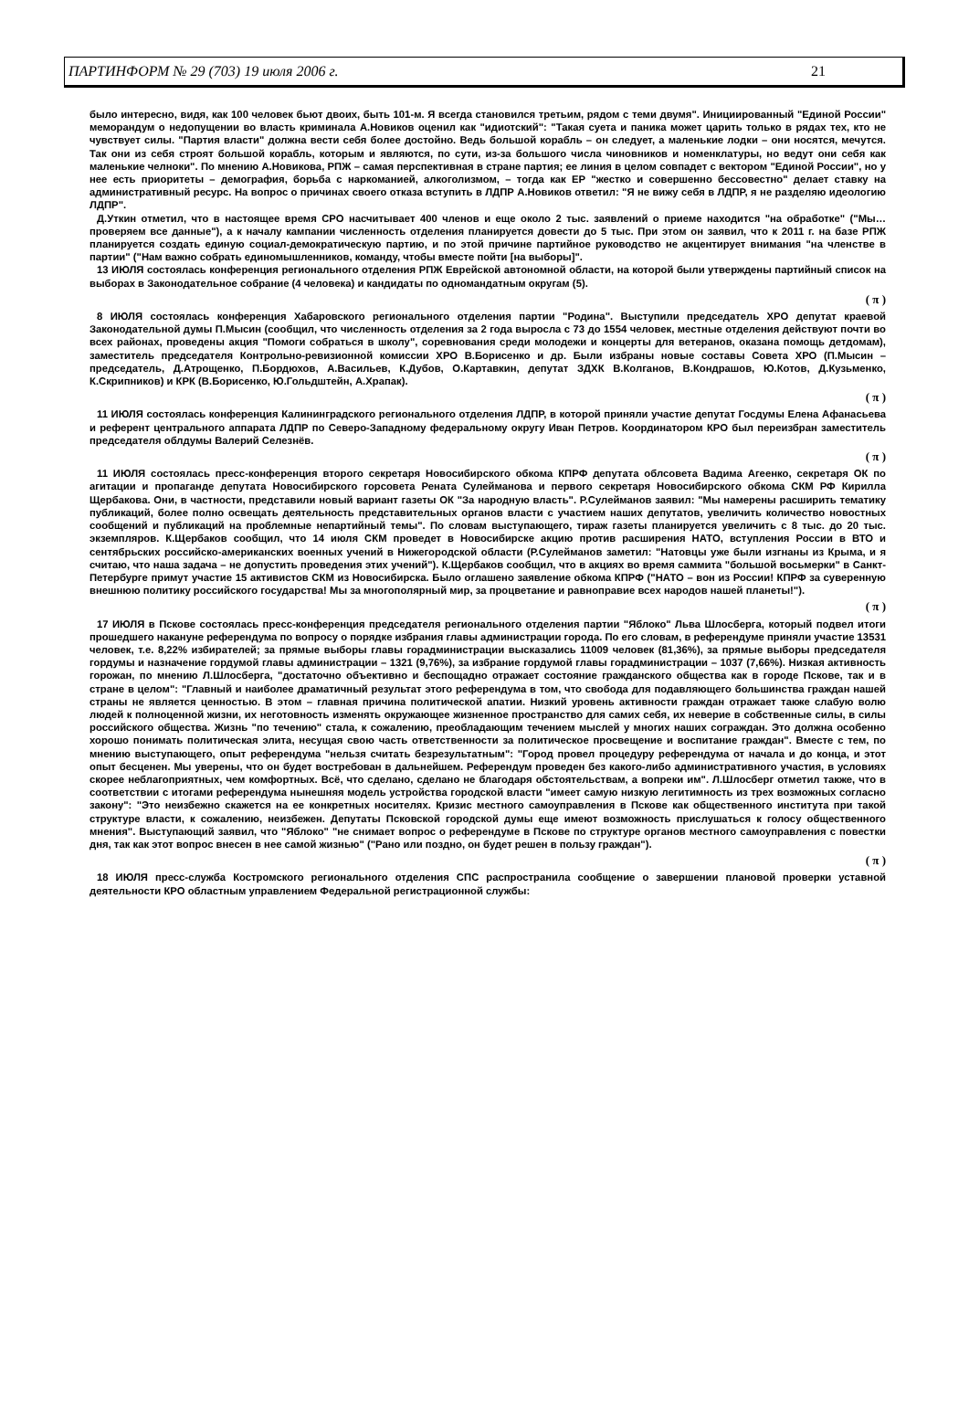ПАРТИНФОРМ № 29 (703) 19 июля 2006 г. 21
было интересно, видя, как 100 человек бьют двоих, быть 101-м. Я всегда становился третьим, рядом с теми двумя". Инициированный "Единой России" меморандум о недопущении во власть криминала А.Новиков оценил как "идиотский": "Такая суета и паника может царить только в рядах тех, кто не чувствует силы. "Партия власти" должна вести себя более достойно. Ведь большой корабль – он следует, а маленькие лодки – они носятся, мечутся. Так они из себя строят большой корабль, которым и являются, по сути, из-за большого числа чиновников и номенклатуры, но ведут они себя как маленькие челноки". По мнению А.Новикова, РПЖ – самая перспективная в стране партия; ее линия в целом совпадет с вектором "Единой России", но у нее есть приоритеты – демография, борьба с наркоманией, алкоголизмом, – тогда как ЕР "жестко и совершенно бессовестно" делает ставку на административный ресурс. На вопрос о причинах своего отказа вступить в ЛДПР А.Новиков ответил: "Я не вижу себя в ЛДПР, я не разделяю идеологию ЛДПР".
Д.Уткин отметил, что в настоящее время СРО насчитывает 400 членов и еще около 2 тыс. заявлений о приеме находится "на обработке" ("Мы… проверяем все данные"), а к началу кампании численность отделения планируется довести до 5 тыс. При этом он заявил, что к 2011 г. на базе РПЖ планируется создать единую социал-демократическую партию, и по этой причине партийное руководство не акцентирует внимания "на членстве в партии" ("Нам важно собрать единомышленников, команду, чтобы вместе пойти [на выборы]".
13 ИЮЛЯ состоялась конференция регионального отделения РПЖ Еврейской автономной области, на которой были утверждены партийный список на выборах в Законодательное собрание (4 человека) и кандидаты по одномандатным округам (5).
( π )
8 ИЮЛЯ состоялась конференция Хабаровского регионального отделения партии "Родина". Выступили председатель ХРО депутат краевой Законодательной думы П.Мысин (сообщил, что численность отделения за 2 года выросла с 73 до 1554 человек, местные отделения действуют почти во всех районах, проведены акция "Помоги собраться в школу", соревнования среди молодежи и концерты для ветеранов, оказана помощь детдомам), заместитель председателя Контрольно-ревизионной комиссии ХРО В.Борисенко и др. Были избраны новые составы Совета ХРО (П.Мысин – председатель, Д.Атрощенко, П.Бордюхов, А.Васильев, К.Дубов, О.Картавкин, депутат ЗДХК В.Колганов, В.Кондрашов, Ю.Котов, Д.Кузьменко, К.Скрипников) и КРК (В.Борисенко, Ю.Гольдштейн, А.Храпак).
( π )
11 ИЮЛЯ состоялась конференция Калининградского регионального отделения ЛДПР, в которой приняли участие депутат Госдумы Елена Афанасьева и референт центрального аппарата ЛДПР по Северо-Западному федеральному округу Иван Петров. Координатором КРО был переизбран заместитель председателя облдумы Валерий Селезнёв.
( π )
11 ИЮЛЯ состоялась пресс-конференция второго секретаря Новосибирского обкома КПРФ депутата облсовета Вадима Агеенко, секретаря ОК по агитации и пропаганде депутата Новосибирского горсовета Рената Сулейманова и первого секретаря Новосибирского обкома СКМ РФ Кирилла Щербакова. Они, в частности, представили новый вариант газеты ОК "За народную власть". Р.Сулейманов заявил: "Мы намерены расширить тематику публикаций, более полно освещать деятельность представительных органов власти с участием наших депутатов, увеличить количество новостных сообщений и публикаций на проблемные непартийный темы". По словам выступающего, тираж газеты планируется увеличить с 8 тыс. до 20 тыс. экземпляров. К.Щербаков сообщил, что 14 июля СКМ проведет в Новосибирске акцию против расширения НАТО, вступления России в ВТО и сентябрьских российско-американских военных учений в Нижегородской области (Р.Сулейманов заметил: "Натовцы уже были изгнаны из Крыма, и я считаю, что наша задача – не допустить проведения этих учений"). К.Щербаков сообщил, что в акциях во время саммита "большой восьмерки" в Санкт-Петербурге примут участие 15 активистов СКМ из Новосибирска. Было оглашено заявление обкома КПРФ ("НАТО – вон из России! КПРФ за суверенную внешнюю политику российского государства! Мы за многополярный мир, за процветание и равноправие всех народов нашей планеты!").
( π )
17 ИЮЛЯ в Пскове состоялась пресс-конференция председателя регионального отделения партии "Яблоко" Льва Шлосберга, который подвел итоги прошедшего накануне референдума по вопросу о порядке избрания главы администрации города. По его словам, в референдуме приняли участие 13531 человек, т.е. 8,22% избирателей; за прямые выборы главы горадминистрации высказались 11009 человек (81,36%), за прямые выборы председателя гордумы и назначение гордумой главы администрации – 1321 (9,76%), за избрание гордумой главы горадминистрации – 1037 (7,66%). Низкая активность горожан, по мнению Л.Шлосберга, "достаточно объективно и беспощадно отражает состояние гражданского общества как в городе Пскове, так и в стране в целом": "Главный и наиболее драматичный результат этого референдума в том, что свобода для подавляющего большинства граждан нашей страны не является ценностью. В этом – главная причина политической апатии. Низкий уровень активности граждан отражает также слабую волю людей к полноценной жизни, их неготовность изменять окружающее жизненное пространство для самих себя, их неверие в собственные силы, в силы российского общества. Жизнь "по течению" стала, к сожалению, преобладающим течением мыслей у многих наших сограждан. Это должна особенно хорошо понимать политическая элита, несущая свою часть ответственности за политическое просвещение и воспитание граждан". Вместе с тем, по мнению выступающего, опыт референдума "нельзя считать безрезультатным": "Город провел процедуру референдума от начала и до конца, и этот опыт бесценен. Мы уверены, что он будет востребован в дальнейшем. Референдум проведен без какого-либо административного участия, в условиях скорее неблагоприятных, чем комфортных. Всё, что сделано, сделано не благодаря обстоятельствам, а вопреки им". Л.Шлосберг отметил также, что в соответствии с итогами референдума нынешняя модель устройства городской власти "имеет самую низкую легитимность из трех возможных согласно закону": "Это неизбежно скажется на ее конкретных носителях. Кризис местного самоуправления в Пскове как общественного института при такой структуре власти, к сожалению, неизбежен. Депутаты Псковской городской думы еще имеют возможность прислушаться к голосу общественного мнения". Выступающий заявил, что "Яблоко" "не снимает вопрос о референдуме в Пскове по структуре органов местного самоуправления с повестки дня, так как этот вопрос внесен в нее самой жизнью" ("Рано или поздно, он будет решен в пользу граждан").
( π )
18 ИЮЛЯ пресс-служба Костромского регионального отделения СПС распространила сообщение о завершении плановой проверки уставной деятельности КРО областным управлением Федеральной регистрационной службы: